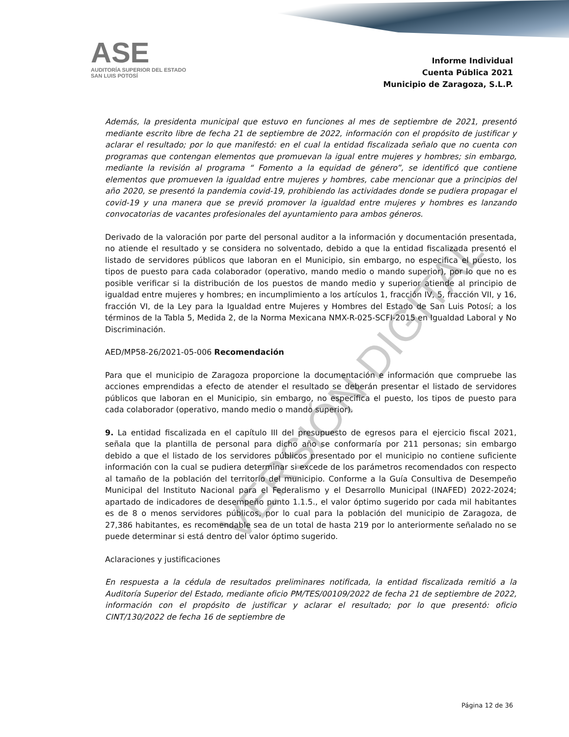ASE
AUDITORÍA SUPERIOR DEL ESTADO
SAN LUIS POTOSÍ
Informe Individual
Cuenta Pública 2021
Municipio de Zaragoza, S.L.P.
Además, la presidenta municipal que estuvo en funciones al mes de septiembre de 2021, presentó mediante escrito libre de fecha 21 de septiembre de 2022, información con el propósito de justificar y aclarar el resultado; por lo que manifestó: en el cual la entidad fiscalizada señalo que no cuenta con programas que contengan elementos que promuevan la igual entre mujeres y hombres; sin embargo, mediante la revisión al programa “ Fomento a la equidad de género”, se identificó que contiene elementos que promueven la igualdad entre mujeres y hombres, cabe mencionar que a principios del año 2020, se presentó la pandemia covid-19, prohibiendo las actividades donde se pudiera propagar el covid-19 y una manera que se previó promover la igualdad entre mujeres y hombres es lanzando convocatorias de vacantes profesionales del ayuntamiento para ambos géneros.
Derivado de la valoración por parte del personal auditor a la información y documentación presentada, no atiende el resultado y se considera no solventado, debido a que la entidad fiscalizada presentó el listado de servidores públicos que laboran en el Municipio, sin embargo, no especifica el puesto, los tipos de puesto para cada colaborador (operativo, mando medio o mando superior), por lo que no es posible verificar si la distribución de los puestos de mando medio y superior atiende al principio de igualdad entre mujeres y hombres; en incumplimiento a los artículos 1, fracción IV, 5, fracción VII, y 16, fracción VI, de la Ley para la Igualdad entre Mujeres y Hombres del Estado de San Luis Potosí; a los términos de la Tabla 5, Medida 2, de la Norma Mexicana NMX-R-025-SCFI-2015 en Igualdad Laboral y No Discriminación.
AED/MP58-26/2021-05-006 Recomendación
Para que el municipio de Zaragoza proporcione la documentación e información que compruebe las acciones emprendidas a efecto de atender el resultado se deberán presentar el listado de servidores públicos que laboran en el Municipio, sin embargo, no especifica el puesto, los tipos de puesto para cada colaborador (operativo, mando medio o mando superior).
9. La entidad fiscalizada en el capítulo III del presupuesto de egresos para el ejercicio fiscal 2021, señala que la plantilla de personal para dicho año se conformaría por 211 personas; sin embargo debido a que el listado de los servidores públicos presentado por el municipio no contiene suficiente información con la cual se pudiera determinar si excede de los parámetros recomendados con respecto al tamaño de la población del territorio del municipio. Conforme a la Guía Consultiva de Desempeño Municipal del Instituto Nacional para el Federalismo y el Desarrollo Municipal (INAFED) 2022-2024; apartado de indicadores de desempeño punto 1.1.5., el valor óptimo sugerido por cada mil habitantes es de 8 o menos servidores públicos, por lo cual para la población del municipio de Zaragoza, de 27,386 habitantes, es recomendable sea de un total de hasta 219 por lo anteriormente señalado no se puede determinar si está dentro del valor óptimo sugerido.
Aclaraciones y justificaciones
En respuesta a la cédula de resultados preliminares notificada, la entidad fiscalizada remitió a la Auditoría Superior del Estado, mediante oficio PM/TES/00109/2022 de fecha 21 de septiembre de 2022, información con el propósito de justificar y aclarar el resultado; por lo que presentó: oficio CINT/130/2022 de fecha 16 de septiembre de
VERSIÓN DIGITAL
Página 12 de 36